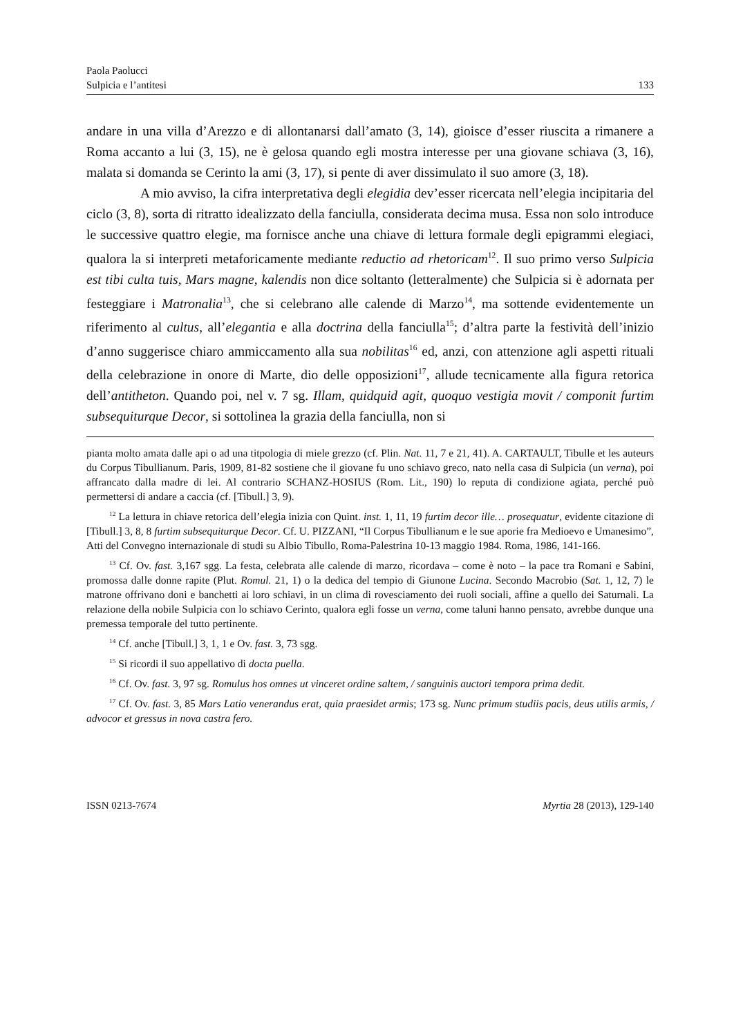Paola Paolucci
Sulpicia e l’antitesi 133
andare in una villa d’Arezzo e di allontanarsi dall’amato (3, 14), gioisce d’esser riuscita a rimanere a Roma accanto a lui (3, 15), ne è gelosa quando egli mostra interesse per una giovane schiava (3, 16), malata si domanda se Cerinto la ami (3, 17), si pente di aver dissimulato il suo amore (3, 18).
A mio avviso, la cifra interpretativa degli elegidia dev’esser ricercata nell’elegia incipitaria del ciclo (3, 8), sorta di ritratto idealizzato della fanciulla, considerata decima musa. Essa non solo introduce le successive quattro elegie, ma fornisce anche una chiave di lettura formale degli epigrammi elegiaci, qualora la si interpreti metaforicamente mediante reductio ad rhetoricam<sup>12</sup>. Il suo primo verso Sulpicia est tibi culta tuis, Mars magne, kalendis non dice soltanto (letteralmente) che Sulpicia si è adornata per festeggiare i Matronalia<sup>13</sup>, che si celebrano alle calende di Marzo<sup>14</sup>, ma sottende evidentemente un riferimento al cultus, all’elegantia e alla doctrina della fanciulla<sup>15</sup>; d’altra parte la festività dell’inizio d’anno suggerisce chiaro ammiccamento alla sua nobilitas<sup>16</sup> ed, anzi, con attenzione agli aspetti rituali della celebrazione in onore di Marte, dio delle opposizioni<sup>17</sup>, allude tecnicamente alla figura retorica dell’antitheton. Quando poi, nel v. 7 sg. Illam, quidquid agit, quoquo vestigia movit / componit furtim subsequiturque Decor, si sottolinea la grazia della fanciulla, non si
pianta molto amata dalle api o ad una titpologia di miele grezzo (cf. Plin. Nat. 11, 7 e 21, 41). A. CARTAULT, Tibulle et les auteurs du Corpus Tibullianum. Paris, 1909, 81-82 sostiene che il giovane fu uno schiavo greco, nato nella casa di Sulpicia (un verna), poi affrancato dalla madre di lei. Al contrario SCHANZ-HOSIUS (Rom. Lit., 190) lo reputa di condizione agiata, perché può permettersi di andare a caccia (cf. [Tibull.] 3, 9).
<sup>12</sup> La lettura in chiave retorica dell’elegia inizia con Quint. inst. 1, 11, 19 furtim decor ille… prosequatur, evidente citazione di [Tibull.] 3, 8, 8 furtim subsequiturque Decor. Cf. U. PIZZANI, “Il Corpus Tibullianum e le sue aporie fra Medioevo e Umanesimo”, Atti del Convegno internazionale di studi su Albio Tibullo, Roma-Palestrina 10-13 maggio 1984. Roma, 1986, 141-166.
<sup>13</sup> Cf. Ov. fast. 3,167 sgg. La festa, celebrata alle calende di marzo, ricordava – come è noto – la pace tra Romani e Sabini, promossa dalle donne rapite (Plut. Romul. 21, 1) o la dedica del tempio di Giunone Lucina. Secondo Macrobio (Sat. 1, 12, 7) le matrone offrivano doni e banchetti ai loro schiavi, in un clima di rovesciamento dei ruoli sociali, affine a quello dei Saturnali. La relazione della nobile Sulpicia con lo schiavo Cerinto, qualora egli fosse un verna, come taluni hanno pensato, avrebbe dunque una premessa temporale del tutto pertinente.
<sup>14</sup> Cf. anche [Tibull.] 3, 1, 1 e Ov. fast. 3, 73 sgg.
<sup>15</sup> Si ricordi il suo appellativo di docta puella.
<sup>16</sup> Cf. Ov. fast. 3, 97 sg. Romulus hos omnes ut vinceret ordine saltem, / sanguinis auctori tempora prima dedit.
<sup>17</sup> Cf. Ov. fast. 3, 85 Mars Latio venerandus erat, quia praesidet armis; 173 sg. Nunc primum studiis pacis, deus utilis armis, / advocor et gressus in nova castra fero.
ISSN 0213-7674 Myrtia 28 (2013), 129-140